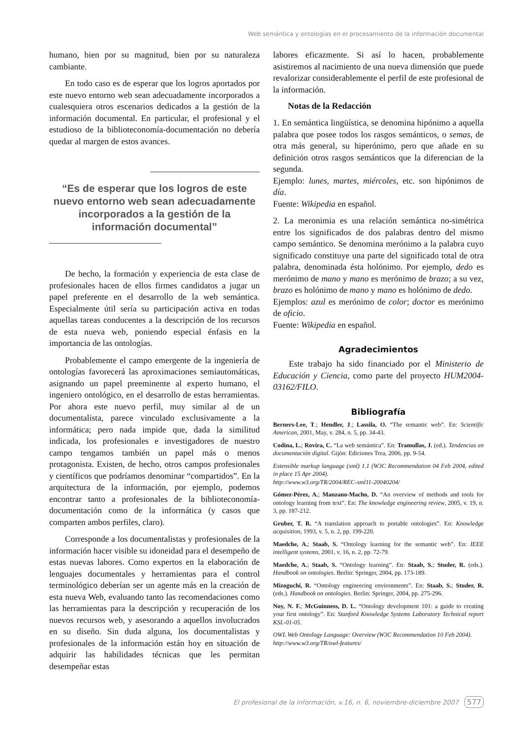Web semántica y ontologías en el procesamiento de la información documental
humano, bien por su magnitud, bien por su naturaleza cambiante.
En todo caso es de esperar que los logros aportados por este nuevo entorno web sean adecuadamente incorporados a cualesquiera otros escenarios dedicados a la gestión de la información documental. En particular, el profesional y el estudioso de la biblioteconomía-documentación no debería quedar al margen de estos avances.
“Es de esperar que los logros de este nuevo entorno web sean adecuadamente incorporados a la gestión de la información documental”
De hecho, la formación y experiencia de esta clase de profesionales hacen de ellos firmes candidatos a jugar un papel preferente en el desarrollo de la web semántica. Especialmente útil sería su participación activa en todas aquellas tareas conducentes a la descripción de los recursos de esta nueva web, poniendo especial énfasis en la importancia de las ontologías.
Probablemente el campo emergente de la ingeniería de ontologías favorecerá las aproximaciones semiautomáticas, asignando un papel preeminente al experto humano, el ingeniero ontológico, en el desarrollo de estas herramientas. Por ahora este nuevo perfil, muy similar al de un documentalista, parece vinculado exclusivamente a la informática; pero nada impide que, dada la similitud indicada, los profesionales e investigadores de nuestro campo tengamos también un papel más o menos protagonista. Existen, de hecho, otros campos profesionales y científicos que podríamos denominar “compartidos”. En la arquitectura de la información, por ejemplo, podemos encontrar tanto a profesionales de la biblioteconomía-documentación como de la informática (y casos que comparten ambos perfiles, claro).
Corresponde a los documentalistas y profesionales de la información hacer visible su idoneidad para el desempeño de estas nuevas labores. Como expertos en la elaboración de lenguajes documentales y herramientas para el control terminológico deberían ser un agente más en la creación de esta nueva Web, evaluando tanto las recomendaciones como las herramientas para la descripción y recuperación de los nuevos recursos web, y asesorando a aquellos involucrados en su diseño. Sin duda alguna, los documentalistas y profesionales de la información están hoy en situación de adquirir las habilidades técnicas que les permitan desempeñar estas
labores eficazmente. Si así lo hacen, probablemente asistiremos al nacimiento de una nueva dimensión que puede revalorizar considerablemente el perfil de este profesional de la información.
Notas de la Redacción
1. En semántica lingüística, se denomina hipónimo a aquella palabra que posee todos los rasgos semánticos, o semas, de otra más general, su hiperónimo, pero que añade en su definición otros rasgos semánticos que la diferencian de la segunda.
Ejemplo: lunes, martes, miércoles, etc. son hipónimos de día.
Fuente: Wikipedia en español.
2. La meronimia es una relación semántica no-simétrica entre los significados de dos palabras dentro del mismo campo semántico. Se denomina merónimo a la palabra cuyo significado constituye una parte del significado total de otra palabra, denominada ésta holónimo. Por ejemplo, dedo es merónimo de mano y mano es merónimo de brazo; a su vez, brazo es holónimo de mano y mano es holónimo de dedo.
Ejemplos: azul es merónimo de color; doctor es merónimo de oficio.
Fuente: Wikipedia en español.
Agradecimientos
Este trabajo ha sido financiado por el Ministerio de Educación y Ciencia, como parte del proyecto HUM2004-03162/FILO.
Bibliografía
Berners-Lee, T.; Hendler, J.; Lassila, O. “The semantic web”. En: Scientific American, 2001, May, v. 284, n. 5, pp. 34-43.
Codina, L.; Rovira, C. “La web semántica”. En: Tramullas, J. (ed.). Tendencias en documentación digital. Gijón: Ediciones Trea, 2006, pp. 9-54.
Extensible markup language (xml) 1.1 (W3C Recommendation 04 Feb 2004, edited in place 15 Apr 2004).
http://www.w3.org/TR/2004/REC-xml11-20040204/
Gómez-Pérez, A.; Manzano-Macho, D. “An overview of methods and tools for ontology learning from text”. En: The knowledge engineering review, 2005, v. 19, n. 3, pp. 187-212.
Gruber, T. R. “A translation approach to portable ontologies”. En: Knowledge acquisition, 1993, v. 5, n. 2, pp. 199-220.
Maedche, A.; Staab, S. “Ontology learning for the semantic web”. En: IEEE intelligent systems, 2001, v. 16, n. 2, pp. 72-79.
Maedche, A.; Staab, S. “Ontology learning”. En: Staab, S.; Studer, R. (eds.). Handbook on ontologies. Berlin: Springer, 2004, pp. 173-189.
Mizoguchi, R. “Ontology engineering environments”. En: Staab, S.; Studer, R. (eds.). Handbook on ontologies. Berlin: Springer, 2004, pp. 275-296.
Noy, N. F.; McGuinness, D. L. “Ontology development 101: a guide to creating your first ontology”. En: Stanford Knowledge Systems Laboratory Technical report KSL-01-05.
OWL Web Ontology Language: Overview (W3C Recommendation 10 Feb 2004).
http://www.w3.org/TR/owl-features/
El profesional de la información, v.16, n. 6, noviembre-diciembre 2007 577